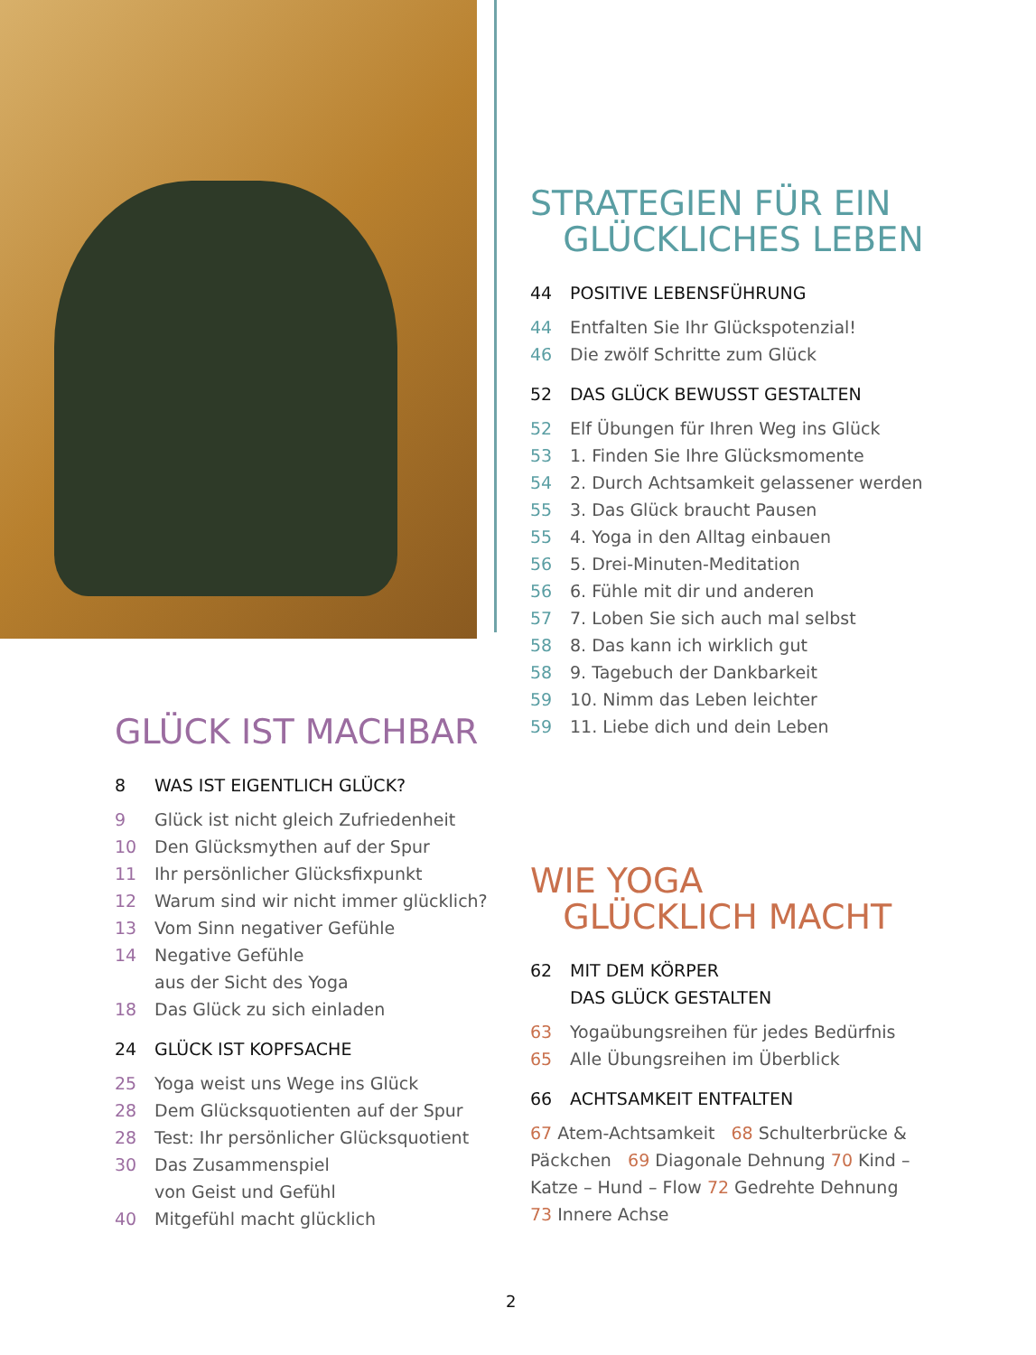STRATEGIEN FÜR EIN
GLÜCKLICHES LEBEN
44 POSITIVE LEBENSFÜHRUNG
44 Entfalten Sie Ihr Glückspotenzial!
46 Die zwölf Schritte zum Glück
52 DAS GLÜCK BEWUSST GESTALTEN
52 Elf Übungen für Ihren Weg ins Glück
53 1. Finden Sie Ihre Glücksmomente
54 2. Durch Achtsamkeit gelassener werden
55 3. Das Glück braucht Pausen
55 4. Yoga in den Alltag einbauen
56 5. Drei-Minuten-Meditation
56 6. Fühle mit dir und anderen
57 7. Loben Sie sich auch mal selbst
58 8. Das kann ich wirklich gut
58 9. Tagebuch der Dankbarkeit
59 10. Nimm das Leben leichter
59 11. Liebe dich und dein Leben
GLÜCK IST MACHBAR
8 WAS IST EIGENTLICH GLÜCK?
9 Glück ist nicht gleich Zufriedenheit
10 Den Glücksmythen auf der Spur
11 Ihr persönlicher Glücksfixpunkt
12 Warum sind wir nicht immer glücklich?
13 Vom Sinn negativer Gefühle
14 Negative Gefühle
aus der Sicht des Yoga
18 Das Glück zu sich einladen
24 GLÜCK IST KOPFSACHE
25 Yoga weist uns Wege ins Glück
28 Dem Glücksquotienten auf der Spur
28 Test: Ihr persönlicher Glücksquotient
30 Das Zusammenspiel
von Geist und Gefühl
40 Mitgefühl macht glücklich
WIE YOGA
GLÜCKLICH MACHT
62 MIT DEM KÖRPER
DAS GLÜCK GESTALTEN
63 Yogaübungsreihen für jedes Bedürfnis
65 Alle Übungsreihen im Überblick
66 ACHTSAMKEIT ENTFALTEN
67 Atem-Achtsamkeit 68 Schulterbrücke & Päckchen 69 Diagonale Dehnung 70 Kind – Katze – Hund – Flow 72 Gedrehte Dehnung 73 Innere Achse
2